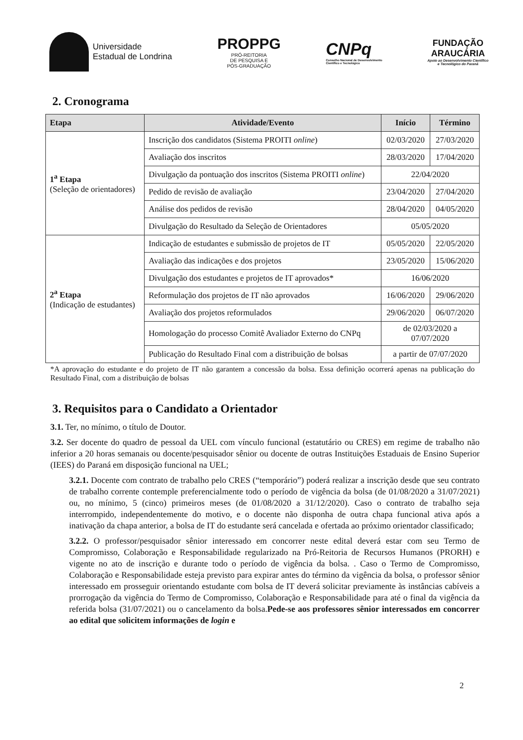Universidade
Estadual de Londrina
PROPPG
PRÓ-REITORIA
DE PESQUISA E
PÓS-GRADUAÇÃO
CNPq
Conselho Nacional de Desenvolvimento
Científico e Tecnológico
FUNDAÇÃO
ARAUCÁRIA
Apoio ao Desenvolvimento Científico
e Tecnológico do Paraná
2. Cronograma
| Etapa | Atividade/Evento | Início | Término |
| --- | --- | --- | --- |
| 1<sup>a</sup> Etapa (Seleção de orientadores) | Inscrição dos candidatos (Sistema PROITI online ) | 02/03/2020 | 27/03/2020 |
| | Avaliação dos inscritos | 28/03/2020 | 17/04/2020 |
| | Divulgação da pontuação dos inscritos (Sistema PROITI online ) | 22/04/2020 | |
| | Pedido de revisão de avaliação | 23/04/2020 | 27/04/2020 |
| | Análise dos pedidos de revisão | 28/04/2020 | 04/05/2020 |
| | Divulgação do Resultado da Seleção de Orientadores | 05/05/2020 | |
| 2<sup>a</sup> Etapa (Indicação de estudantes) | Indicação de estudantes e submissão de projetos de IT | 05/05/2020 | 22/05/2020 |
| | Avaliação das indicações e dos projetos | 23/05/2020 | 15/06/2020 |
| | Divulgação dos estudantes e projetos de IT aprovados* | 16/06/2020 | |
| | Reformulação dos projetos de IT não aprovados | 16/06/2020 | 29/06/2020 |
| | Avaliação dos projetos reformulados | 29/06/2020 | 06/07/2020 |
| | Homologação do processo Comitê Avaliador Externo do CNPq | de 02/03/2020 a 07/07/2020 | |
| | Publicação do Resultado Final com a distribuição de bolsas | a partir de 07/07/2020 | |
*A aprovação do estudante e do projeto de IT não garantem a concessão da bolsa. Essa definição ocorrerá apenas na publicação do Resultado Final, com a distribuição de bolsas
3. Requisitos para o Candidato a Orientador
3.1. Ter, no mínimo, o título de Doutor.
3.2. Ser docente do quadro de pessoal da UEL com vínculo funcional (estatutário ou CRES) em regime de trabalho não inferior a 20 horas semanais ou docente/pesquisador sênior ou docente de outras Instituições Estaduais de Ensino Superior (IEES) do Paraná em disposição funcional na UEL;
3.2.1. Docente com contrato de trabalho pelo CRES (“temporário”) poderá realizar a inscrição desde que seu contrato de trabalho corrente contemple preferencialmente todo o período de vigência da bolsa (de 01/08/2020 a 31/07/2021) ou, no mínimo, 5 (cinco) primeiros meses (de 01/08/2020 a 31/12/2020). Caso o contrato de trabalho seja interrompido, independentemente do motivo, e o docente não disponha de outra chapa funcional ativa após a inativação da chapa anterior, a bolsa de IT do estudante será cancelada e ofertada ao próximo orientador classificado;
3.2.2. O professor/pesquisador sênior interessado em concorrer neste edital deverá estar com seu Termo de Compromisso, Colaboração e Responsabilidade regularizado na Pró-Reitoria de Recursos Humanos (PRORH) e vigente no ato de inscrição e durante todo o período de vigência da bolsa. . Caso o Termo de Compromisso, Colaboração e Responsabilidade esteja previsto para expirar antes do término da vigência da bolsa, o professor sênior interessado em prosseguir orientando estudante com bolsa de IT deverá solicitar previamente às instâncias cabíveis a prorrogação da vigência do Termo de Compromisso, Colaboração e Responsabilidade para até o final da vigência da referida bolsa (31/07/2021) ou o cancelamento da bolsa.Pede-se aos professores sênior interessados em concorrer ao edital que solicitem informações de login e
2